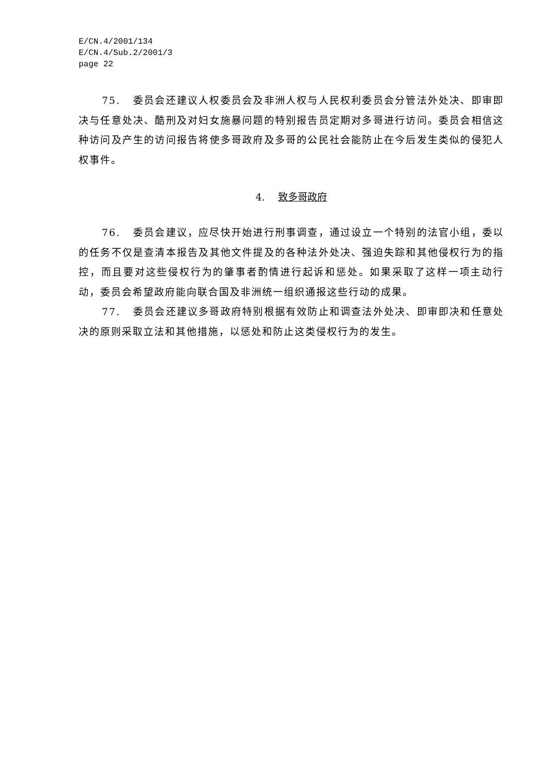E/CN.4/2001/134
E/CN.4/Sub.2/2001/3
page 22
75. 委员会还建议人权委员会及非洲人权与人民权利委员会分管法外处决、即审即决与任意处决、酷刑及对妇女施暴问题的特别报告员定期对多哥进行访问。委员会相信这种访问及产生的访问报告将使多哥政府及多哥的公民社会能防止在今后发生类似的侵犯人权事件。
4. 致多哥政府
76. 委员会建议，应尽快开始进行刑事调查，通过设立一个特别的法官小组，委以的任务不仅是查清本报告及其他文件提及的各种法外处决、强迫失踪和其他侵权行为的指控，而且要对这些侵权行为的肇事者酌情进行起诉和惩处。如果采取了这样一项主动行动，委员会希望政府能向联合国及非洲统一组织通报这些行动的成果。
77. 委员会还建议多哥政府特别根据有效防止和调查法外处决、即审即决和任意处决的原则采取立法和其他措施，以惩处和防止这类侵权行为的发生。